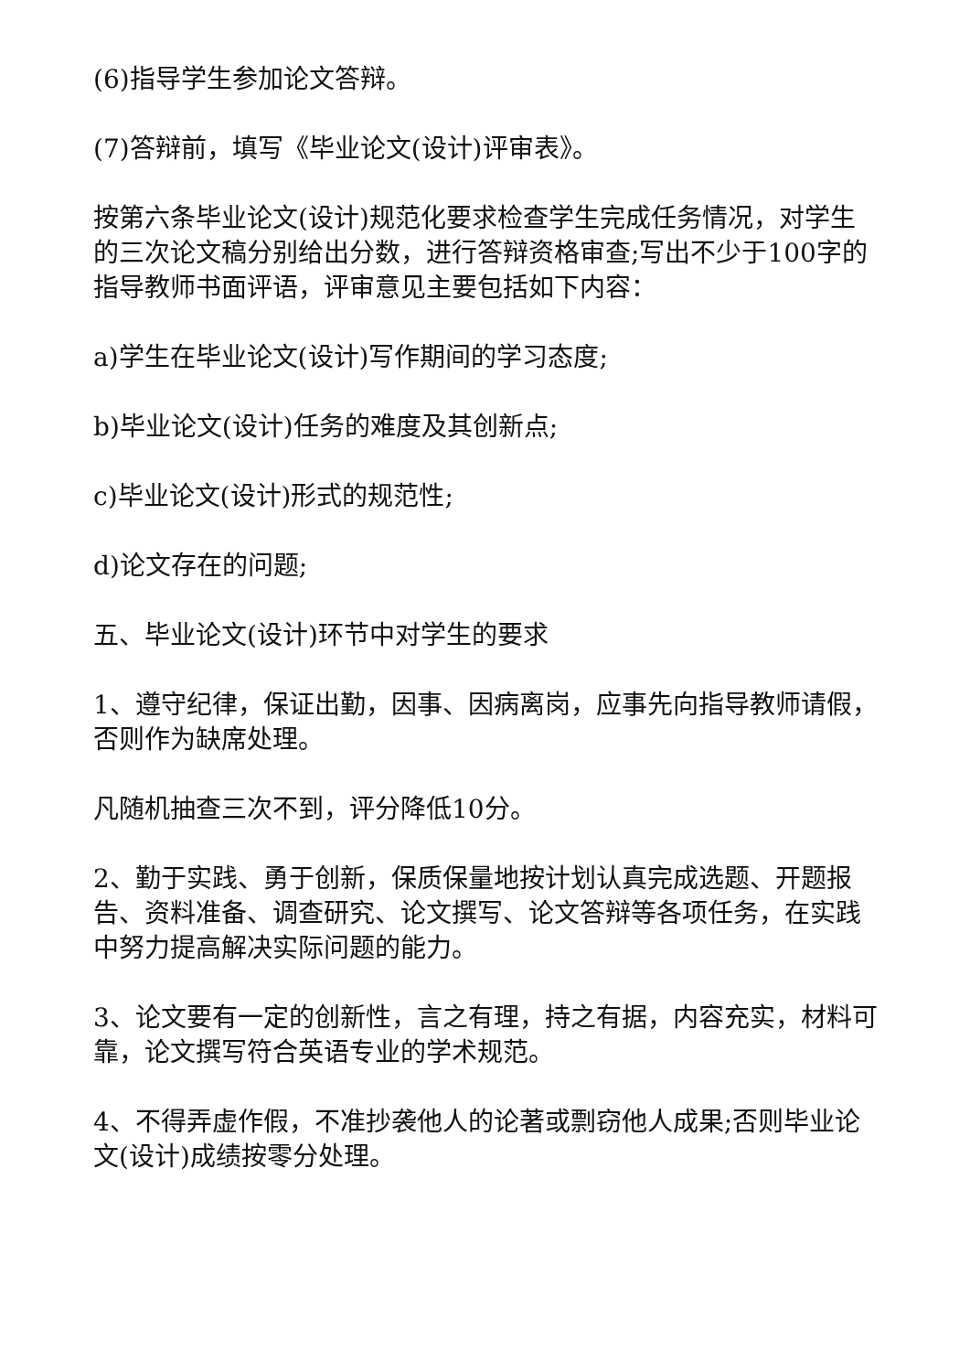(6)指导学生参加论文答辩。
(7)答辩前，填写《毕业论文(设计)评审表》。
按第六条毕业论文(设计)规范化要求检查学生完成任务情况，对学生的三次论文稿分别给出分数，进行答辩资格审查;写出不少于100字的指导教师书面评语，评审意见主要包括如下内容：
a)学生在毕业论文(设计)写作期间的学习态度;
b)毕业论文(设计)任务的难度及其创新点;
c)毕业论文(设计)形式的规范性;
d)论文存在的问题;
五、毕业论文(设计)环节中对学生的要求
1、遵守纪律，保证出勤，因事、因病离岗，应事先向指导教师请假，否则作为缺席处理。
凡随机抽查三次不到，评分降低10分。
2、勤于实践、勇于创新，保质保量地按计划认真完成选题、开题报告、资料准备、调查研究、论文撰写、论文答辩等各项任务，在实践中努力提高解决实际问题的能力。
3、论文要有一定的创新性，言之有理，持之有据，内容充实，材料可靠，论文撰写符合英语专业的学术规范。
4、不得弄虚作假，不准抄袭他人的论著或剽窃他人成果;否则毕业论文(设计)成绩按零分处理。